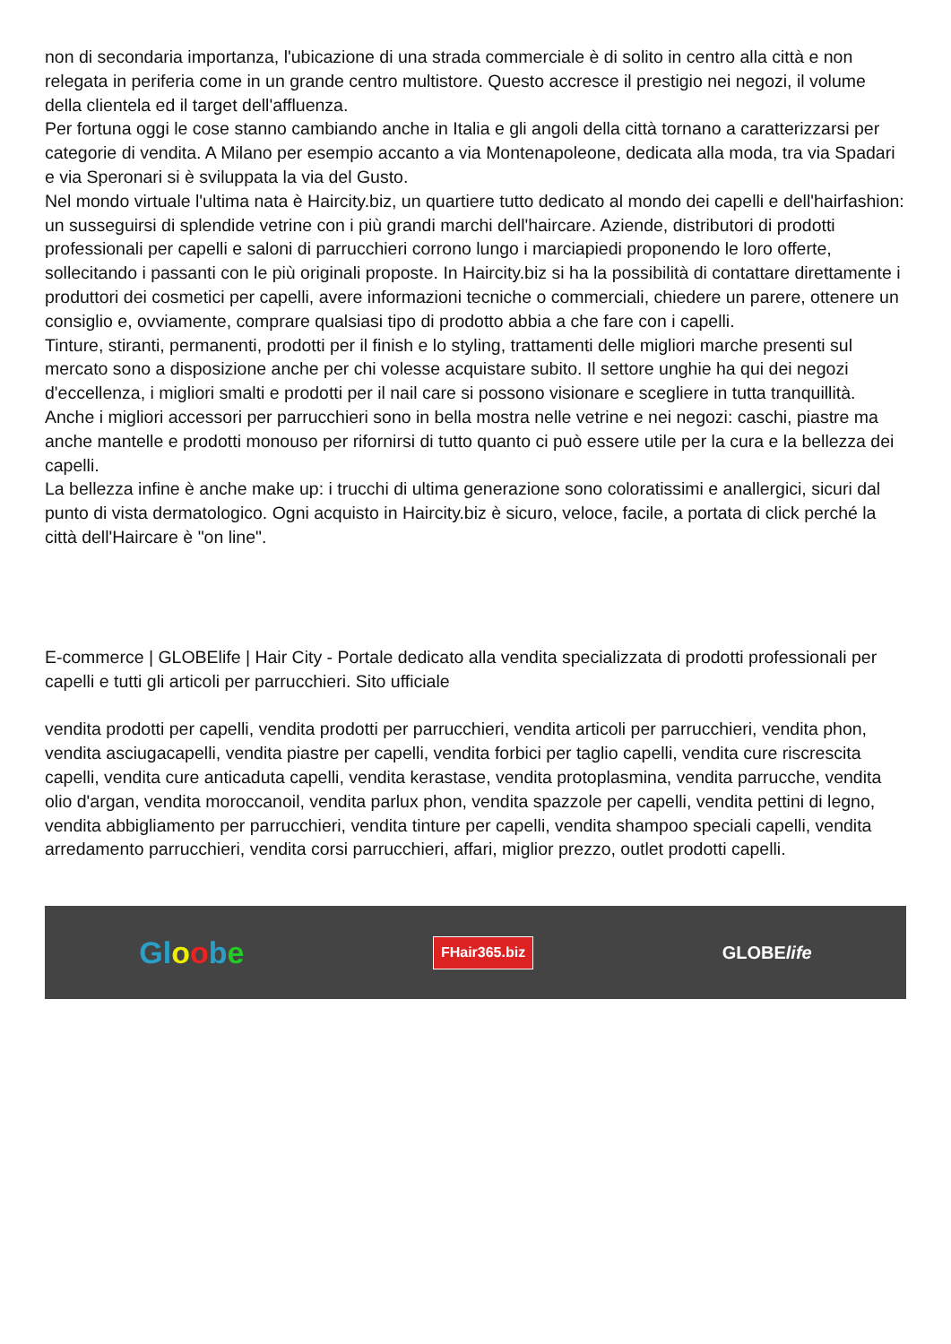non di secondaria importanza, l'ubicazione di una strada commerciale è di solito in centro alla città e non relegata in periferia come in un grande centro multistore. Questo accresce il prestigio nei negozi, il volume della clientela ed il target dell'affluenza.
Per fortuna oggi le cose stanno cambiando anche in Italia e gli angoli della città tornano a caratterizzarsi per categorie di vendita. A Milano per esempio accanto a via Montenapoleone, dedicata alla moda, tra via Spadari e via Speronari si è sviluppata la via del Gusto.
Nel mondo virtuale l'ultima nata è Haircity.biz, un quartiere tutto dedicato al mondo dei capelli e dell'hairfashion: un susseguirsi di splendide vetrine con i più grandi marchi dell'haircare. Aziende, distributori di prodotti professionali per capelli e saloni di parrucchieri corrono lungo i marciapiedi proponendo le loro offerte, sollecitando i passanti con le più originali proposte. In Haircity.biz si ha la possibilità di contattare direttamente i produttori dei cosmetici per capelli, avere informazioni tecniche o commerciali, chiedere un parere, ottenere un consiglio e, ovviamente, comprare qualsiasi tipo di prodotto abbia a che fare con i capelli.
Tinture, stiranti, permanenti, prodotti per il finish e lo styling, trattamenti delle migliori marche presenti sul mercato sono a disposizione anche per chi volesse acquistare subito. Il settore unghie ha qui dei negozi d'eccellenza, i migliori smalti e prodotti per il nail care si possono visionare e scegliere in tutta tranquillità. Anche i migliori accessori per parrucchieri sono in bella mostra nelle vetrine e nei negozi: caschi, piastre ma anche mantelle e prodotti monouso per rifornirsi di tutto quanto ci può essere utile per la cura e la bellezza dei capelli.
La bellezza infine è anche make up: i trucchi di ultima generazione sono coloratissimi e anallergici, sicuri dal punto di vista dermatologico. Ogni acquisto in Haircity.biz è sicuro, veloce, facile, a portata di click perché la città dell'Haircare è "on line".
E-commerce | GLOBElife | Hair City - Portale dedicato alla vendita specializzata di prodotti professionali per capelli e tutti gli articoli per parrucchieri. Sito ufficiale
vendita prodotti per capelli, vendita prodotti per parrucchieri, vendita articoli per parrucchieri, vendita phon, vendita asciugacapelli, vendita piastre per capelli, vendita forbici per taglio capelli, vendita cure riscrescita capelli, vendita cure anticaduta capelli, vendita kerastase, vendita protoplasmina, vendita parrucche, vendita olio d'argan, vendita moroccanoil, vendita parlux phon, vendita spazzole per capelli, vendita pettini di legno, vendita abbigliamento per parrucchieri, vendita tinture per capelli, vendita shampoo speciali capelli, vendita arredamento parrucchieri, vendita corsi parrucchieri, affari, miglior prezzo, outlet prodotti capelli.
Gloobe FHair365.biz GLOBElife